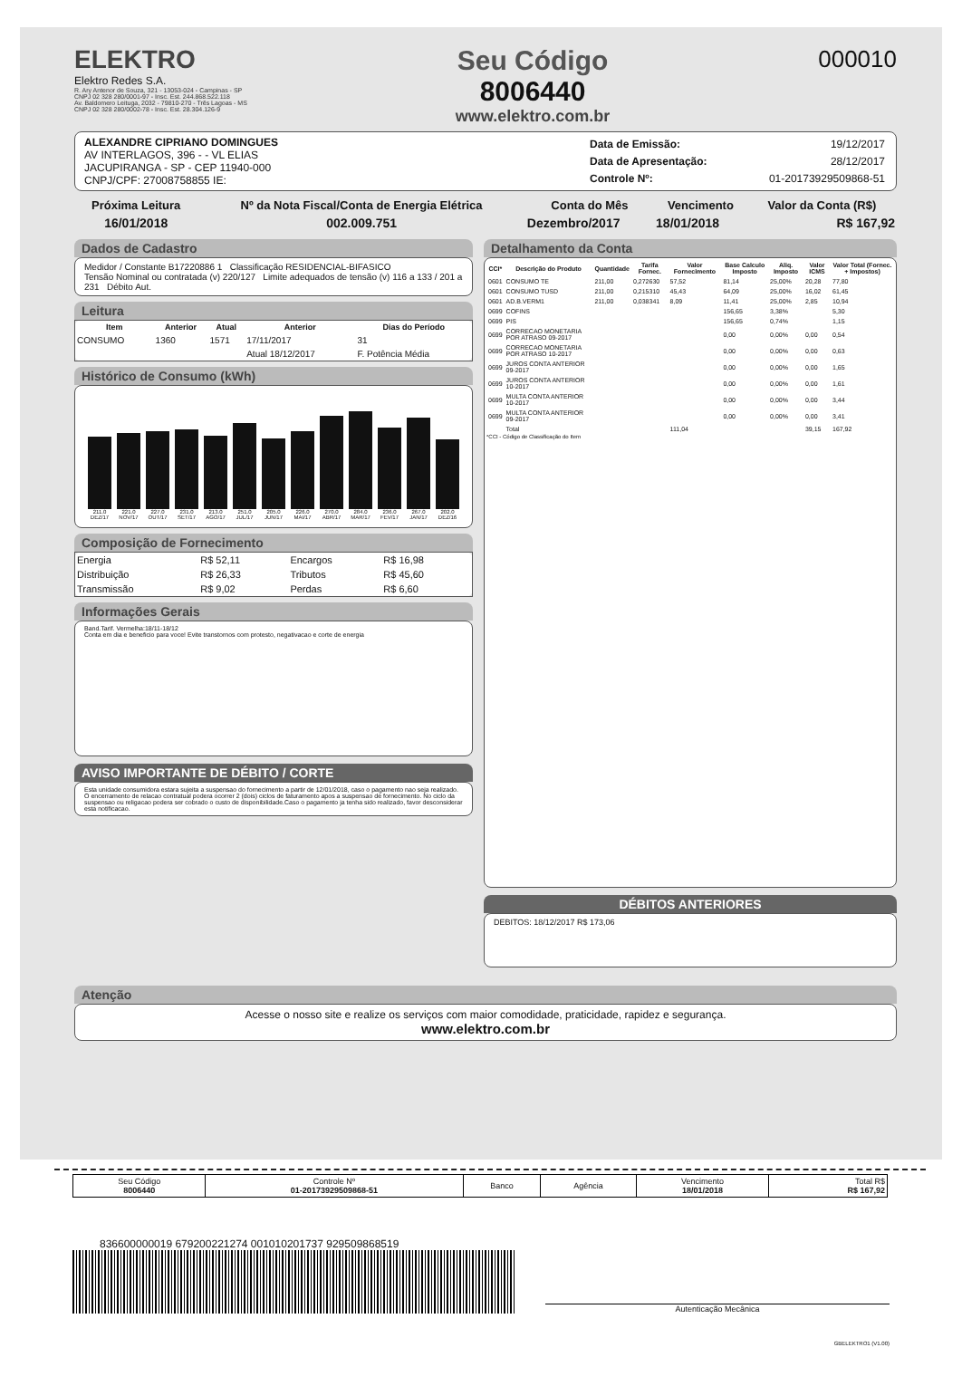ELEKTRO
Elektro Redes S.A.
R. Ary Antenor de Souza, 321 - 13053-024 - Campinas - SP
CNPJ 02 328 280/0001-97 - Insc. Est. 244.868.522.118
Av. Baldomero Leituga, 2032 - 79810-270 - Três Lagoas - MS
CNPJ 02 328 280/0002-78 - Insc. Est. 28.304.126-9
Seu Código
8006440
www.elektro.com.br
000010
ALEXANDRE CIPRIANO DOMINGUES
AV INTERLAGOS, 396 - - VL ELIAS
JACUPIRANGA - SP - CEP 11940-000
CNPJ/CPF: 27008758855 IE:
| Data de Emissão: | 19/12/2017 |
| Data de Apresentação: | 28/12/2017 |
| Controle Nº: | 01-20173929509868-51 |
| Próxima Leitura | Nº da Nota Fiscal/Conta de Energia Elétrica | Conta do Mês | Vencimento | Valor da Conta (R$) |
| --- | --- | --- | --- | --- |
| 16/01/2018 | 002.009.751 | Dezembro/2017 | 18/01/2018 | R$ 167,92 |
Dados de Cadastro
Medidor / Constante B17220886 1 Classificação RESIDENCIAL-BIFASICO
Tensão Nominal ou contratada (v) 220/127 Limite adequados de tensão (v) 116 a 133 / 201 a 231 Débito Aut.
Leitura
| Item | Anterior | Atual | Anterior | Dias do Período |
| --- | --- | --- | --- | --- |
| CONSUMO | 1360 | 1571 | 17/11/2017 | 31 |
| | | | Atual 18/12/2017 | F. Potência Média |
Histórico de Consumo (kWh)
211.0 DEZ/17
221.0 NOV/17
227.0 OUT/17
231.0 SET/17
213.0 AGO/17
251.0 JUL/17
205.0 JUN/17
226.0 MAI/17
270.0 ABR/17
284.0 MAR/17
236.0 FEV/17
267.0 JAN/17
202.0 DEZ/16
Composição de Fornecimento
| Energia | R$ 52,11 | Encargos | R$ 16,98 |
| Distribuição | R$ 26,33 | Tributos | R$ 45,60 |
| Transmissão | R$ 9,02 | Perdas | R$ 6,60 |
Informações Gerais
Band.Tarif. Vermelha:18/11-18/12
Conta em dia e beneficio para voce! Evite transtornos com protesto, negativacao e corte de energia
AVISO IMPORTANTE DE DÉBITO / CORTE
Esta unidade consumidora estara sujeita a suspensao do fornecimento a partir de 12/01/2018, caso o pagamento nao seja realizado. O encerramento de relacao contratual podera ocorrer 2 (dois) ciclos de faturamento apos a suspensao de fornecimento. No ciclo da suspensao ou religacao podera ser cobrado o custo de disponibilidade.Caso o pagamento ja tenha sido realizado, favor desconsiderar esta notificacao.
Detalhamento da Conta
| CCI* | Descrição do Produto | Quantidade | Tarifa Fornec. | Valor Fornecimento | Base Calculo Imposto | Aliq. Imposto | Valor ICMS | Valor Total (Fornec. + Impostos) |
| --- | --- | --- | --- | --- | --- | --- | --- | --- |
| 0601 | CONSUMO TE | 211,00 | 0,272630 | 57,52 | 81,14 | 25,00% | 20,28 | 77,80 |
| 0601 | CONSUMO TUSD | 211,00 | 0,215310 | 45,43 | 64,09 | 25,00% | 16,02 | 61,45 |
| 0601 | AD.B.VERM1 | 211,00 | 0,038341 | 8,09 | 11,41 | 25,00% | 2,85 | 10,94 |
| 0699 | COFINS | | | | 156,65 | 3,38% | | 5,30 |
| 0699 | PIS | | | | 156,65 | 0,74% | | 1,15 |
| 0699 | CORRECAO MONETARIA POR ATRASO 09-2017 | | | | 0,00 | 0,00% | 0,00 | 0,54 |
| 0699 | CORRECAO MONETARIA POR ATRASO 10-2017 | | | | 0,00 | 0,00% | 0,00 | 0,63 |
| 0699 | JUROS CONTA ANTERIOR 09-2017 | | | | 0,00 | 0,00% | 0,00 | 1,65 |
| 0699 | JUROS CONTA ANTERIOR 10-2017 | | | | 0,00 | 0,00% | 0,00 | 1,61 |
| 0699 | MULTA CONTA ANTERIOR 10-2017 | | | | 0,00 | 0,00% | 0,00 | 3,44 |
| 0699 | MULTA CONTA ANTERIOR 09-2017 | | | | 0,00 | 0,00% | 0,00 | 3,41 |
| | Total | | | 111,04 | | | 39,15 | 167,92 |
*CCI - Código de Classificação do Item
DÉBITOS ANTERIORES
DEBITOS: 18/12/2017 R$ 173,06
Atenção
Acesse o nosso site e realize os serviços com maior comodidade, praticidade, rapidez e segurança.
www.elektro.com.br
| Seu Código 8006440 | Controle Nº 01-20173929509868-51 | Banco | Agência | Vencimento 18/01/2018 | Total R$ R$ 167,92 |
836600000019 679200221274 001010201737 929509868519
Autenticação Mecânica
GBELEKTRO1 (V1.00)